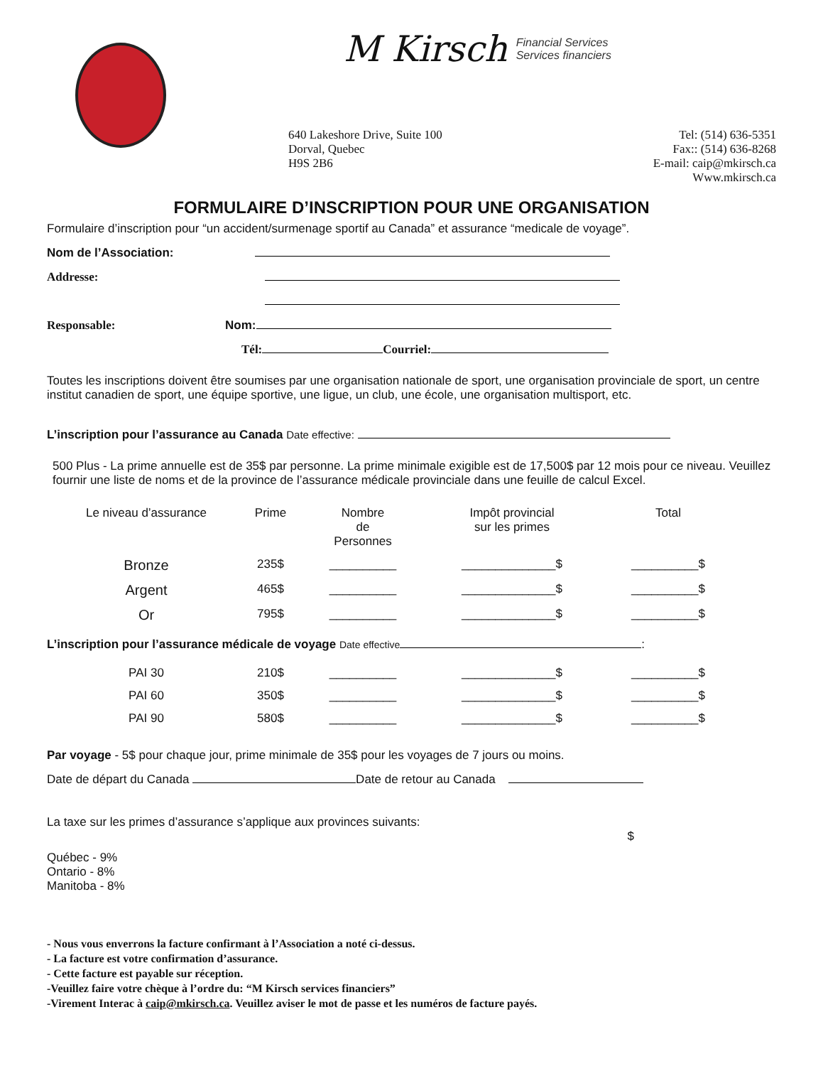M Kirsch Financial Services
Services financiers
640 Lakeshore Drive, Suite 100
Dorval, Quebec
H9S 2B6
Tel: (514) 636-5351
Fax:: (514) 636-8268
E-mail: caip@mkirsch.ca
Www.mkirsch.ca
FORMULAIRE D’INSCRIPTION POUR UNE ORGANISATION
Formulaire d’inscription pour “un accident/surmenage sportif au Canada” et assurance “medicale de voyage”.
Nom de l’Association:
Addresse:
Responsable: Nom:
Tél: Courriel:
Toutes les inscriptions doivent être soumises par une organisation nationale de sport, une organisation provinciale de sport, un centre institut canadien de sport, une équipe sportive, une ligue, un club, une école, une organisation multisport, etc.
L’inscription pour l’assurance au Canada Date effective:
500 Plus - La prime annuelle est de 35$ par personne. La prime minimale exigible est de 17,500$ par 12 mois pour ce niveau. Veuillez fournir une liste de noms et de la province de l’assurance médicale provinciale dans une feuille de calcul Excel.
| Le niveau d’assurance | Prime | Nombre de Personnes | Impôt provincial sur les primes | Total |
| --- | --- | --- | --- | --- |
| Bronze | 235$ | __________ | ______________$ | __________$ |
| Argent | 465$ | __________ | ______________$ | __________$ |
| Or | 795$ | __________ | ______________$ | __________$ |
L’inscription pour l’assurance médicale de voyage Date effective :
| PAI 30 | 210$ | __________ | ______________$ | __________$ |
| PAI 60 | 350$ | __________ | ______________$ | __________$ |
| PAI 90 | 580$ | __________ | ______________$ | __________$ |
Par voyage - 5$ pour chaque jour, prime minimale de 35$ pour les voyages de 7 jours ou moins.
Date de départ du Canada Date de retour au Canada
La taxe sur les primes d’assurance s’applique aux provinces suivants:
$
Québec - 9%
Ontario - 8%
Manitoba - 8%
- Nous vous enverrons la facture confirmant à l’Association a noté ci-dessus.
- La facture est votre confirmation d’assurance.
- Cette facture est payable sur réception.
-Veuillez faire votre chèque à l’ordre du: “M Kirsch services financiers”
-Virement Interac à caip@mkirsch.ca. Veuillez aviser le mot de passe et les numéros de facture payés.